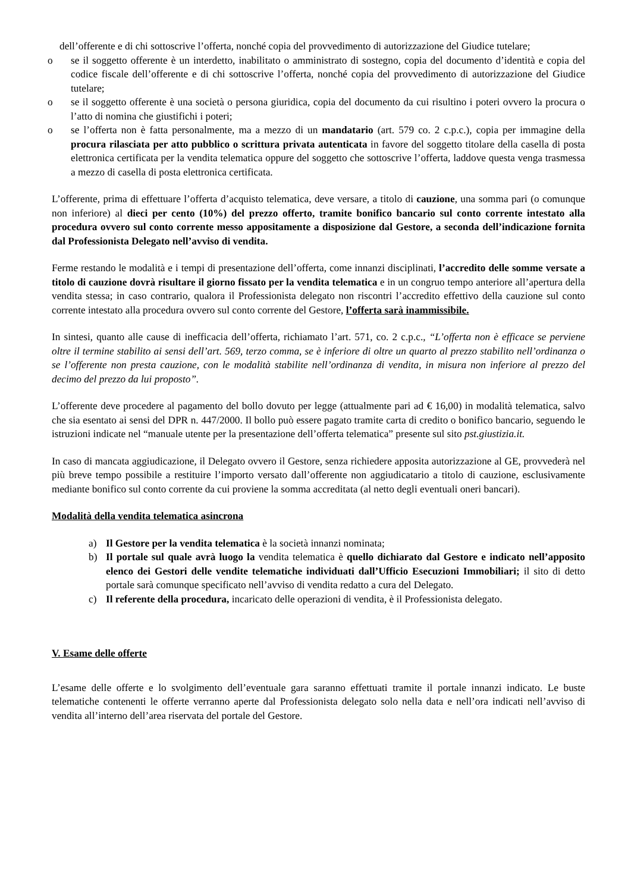dell’offerente e di chi sottoscrive l’offerta, nonché copia del provvedimento di autorizzazione del Giudice tutelare;
o se il soggetto offerente è un interdetto, inabilitato o amministrato di sostegno, copia del documento d’identità e copia del codice fiscale dell’offerente e di chi sottoscrive l’offerta, nonché copia del provvedimento di autorizzazione del Giudice tutelare;
o se il soggetto offerente è una società o persona giuridica, copia del documento da cui risultino i poteri ovvero la procura o l’atto di nomina che giustifichi i poteri;
o se l’offerta non è fatta personalmente, ma a mezzo di un mandatario (art. 579 co. 2 c.p.c.), copia per immagine della procura rilasciata per atto pubblico o scrittura privata autenticata in favore del soggetto titolare della casella di posta elettronica certificata per la vendita telematica oppure del soggetto che sottoscrive l’offerta, laddove questa venga trasmessa a mezzo di casella di posta elettronica certificata.
L’offerente, prima di effettuare l’offerta d’acquisto telematica, deve versare, a titolo di cauzione, una somma pari (o comunque non inferiore) al dieci per cento (10%) del prezzo offerto, tramite bonifico bancario sul conto corrente intestato alla procedura ovvero sul conto corrente messo appositamente a disposizione dal Gestore, a seconda dell’indicazione fornita dal Professionista Delegato nell’avviso di vendita.
Ferme restando le modalità e i tempi di presentazione dell’offerta, come innanzi disciplinati, l’accredito delle somme versate a titolo di cauzione dovrà risultare il giorno fissato per la vendita telematica e in un congruo tempo anteriore all’apertura della vendita stessa; in caso contrario, qualora il Professionista delegato non riscontri l’accredito effettivo della cauzione sul conto corrente intestato alla procedura ovvero sul conto corrente del Gestore, l’offerta sarà inammissibile.
In sintesi, quanto alle cause di inefficacia dell’offerta, richiamato l’art. 571, co. 2 c.p.c., “L’offerta non è efficace se perviene oltre il termine stabilito ai sensi dell’art. 569, terzo comma, se è inferiore di oltre un quarto al prezzo stabilito nell’ordinanza o se l’offerente non presta cauzione, con le modalità stabilite nell’ordinanza di vendita, in misura non inferiore al prezzo del decimo del prezzo da lui proposto”.
L’offerente deve procedere al pagamento del bollo dovuto per legge (attualmente pari ad € 16,00) in modalità telematica, salvo che sia esentato ai sensi del DPR n. 447/2000. Il bollo può essere pagato tramite carta di credito o bonifico bancario, seguendo le istruzioni indicate nel “manuale utente per la presentazione dell’offerta telematica” presente sul sito pst.giustizia.it.
In caso di mancata aggiudicazione, il Delegato ovvero il Gestore, senza richiedere apposita autorizzazione al GE, provvederà nel più breve tempo possibile a restituire l’importo versato dall’offerente non aggiudicatario a titolo di cauzione, esclusivamente mediante bonifico sul conto corrente da cui proviene la somma accreditata (al netto degli eventuali oneri bancari).
Modalità della vendita telematica asincrona
a) Il Gestore per la vendita telematica è la società innanzi nominata;
b) Il portale sul quale avrà luogo la vendita telematica è quello dichiarato dal Gestore e indicato nell’apposito elenco dei Gestori delle vendite telematiche individuati dall’Ufficio Esecuzioni Immobiliari; il sito di detto portale sarà comunque specificato nell’avviso di vendita redatto a cura del Delegato.
c) Il referente della procedura, incaricato delle operazioni di vendita, è il Professionista delegato.
V. Esame delle offerte
L’esame delle offerte e lo svolgimento dell’eventuale gara saranno effettuati tramite il portale innanzi indicato. Le buste telematiche contenenti le offerte verranno aperte dal Professionista delegato solo nella data e nell’ora indicati nell’avviso di vendita all’interno dell’area riservata del portale del Gestore.